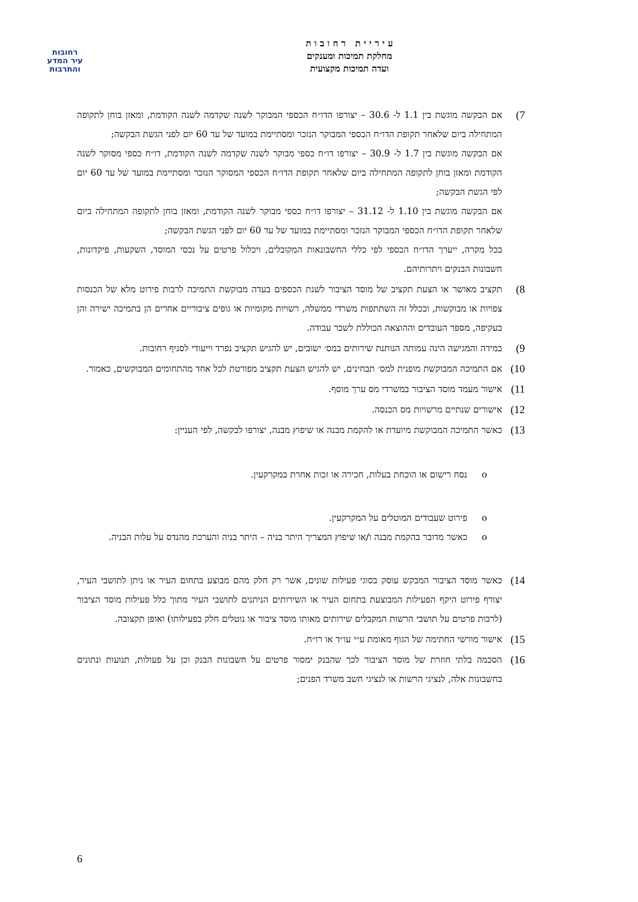רחובות
עיר המדע
והתרבות
ע י ר י י ת ר ח ו ב ו ת
מחלקת תמיכות ומענקים
ועדה תמיכות מקצועית
7)
אם הבקשה מוגשת בין 1.1 ל- 30.6 – יצורפו הדו״ח הכספי המבוקר לשנה שקדמה לשנה הקודמת, ומאזן בוחן לתקופה המתחילה ביום שלאחר תקופת הדו״ח הכספי המבוקר הנזכר ומסתיימת במועד של עד 60 יום לפני הגשת הבקשה;
אם הבקשה מוגשת בין 1.7 ל- 30.9 – יצורפו דו״ח כספי מבוקר לשנה שקדמה לשנה הקודמת, דו״ח כספי מסוקר לשנה הקודמת ומאזן בוחן לתקופה המתחילה ביום שלאחר תקופת הדו״ח הכספי המסוקר הנזכר ומסתיימת במועד של עד 60 יום לפי הגשת הבקשה;
אם הבקשה מוגשת בין 1.10 ל- 31.12 – יצורפו דו״ח כספי מבוקר לשנה הקודמת, ומאזן בוחן לתקופה המתחילה ביום שלאחר תקופת הדו״ח הכספי המבוקר הנזכר ומסתיימת במועד של עד 60 יום לפני הגשת הבקשה;
בכל מקרה, ייערך הדו״ח הכספי לפי כללי החשבונאות המקובלים, ויכלול פרטים על נכסי המוסד, השקעות, פיקדונות, חשבונות הבנקים ויתרותיהם.
8)
תקציב מאושר או הצעת תקציב של מוסד הציבור לשנת הכספים בעדה מבוקשת התמיכה לרבות פירוט מלא של הכנסות צפויות או מבוקשות, ובכלל זה השתתפות משרדי ממשלה, רשויות מקומיות או גופים ציבוריים אחרים הן בתמיכה ישירה והן בעקיפה, מספר העובדים וההוצאה הכוללת לשכר עבודה.
9)
במידה והמגישה הינה עמותה הנותנת שירותים במס׳ ישובים, יש להגיש תקציב נפרד וייעודי לסניף רחובות.
10)
אם התמיכה המבוקשת מופנית למס׳ תבחינים, יש להגיש הצעת תקציב מפורטת לכל אחד מהתחומים המבוקשים, כאמור.
11)
אישור מעמד מוסד הציבור במשרדי מס ערך מוסף.
12)
אישורים שנתיים מרשויות מס הכנסה.
13)
כאשר התמיכה המבוקשת מיועדת או להקמת מבנה או שיפוץ מבנה, יצורפו לבקשה, לפי העניין:
o נסח רישום או הוכחת בעלות, חכירה או זכות אחרת במקרקעין.
o פירוט שעבודים המוטלים על המקרקעין.
o כאשר מדובר בהקמת מבנה ו/או שיפוץ המצריך היתר בניה – היתר בניה והערכת מהנדס על עלות הבניה.
14)
כאשר מוסד הציבור המבקש עוסק בסוגי פעילות שונים, אשר רק חלק מהם מבוצע בתחום העיר או ניתן לתושבי העיר, יצורף פירוט היקף הפעילות המבוצעת בתחום העיר או השירותים הניתנים לתושבי העיר מתוך כלל פעילות מוסד הציבור (לרבות פרטים על תושבי הרשות המקבלים שירותים מאותו מוסד ציבור או נוטלים חלק בפעילותו) ואופן תקצובה.
15)
אישור מורשי החתימה של הגוף מאומת ע״י עו״ד או רו״ח.
16)
הסכמה בלתי חוזרת של מוסד הציבור לכך שהבנק ימסור פרטים על חשבונות הבנק וכן על פעולות, תנועות ונתונים בחשבונות אלה, לנציגי הרשות או לנציגי חשב משרד הפנים;
6